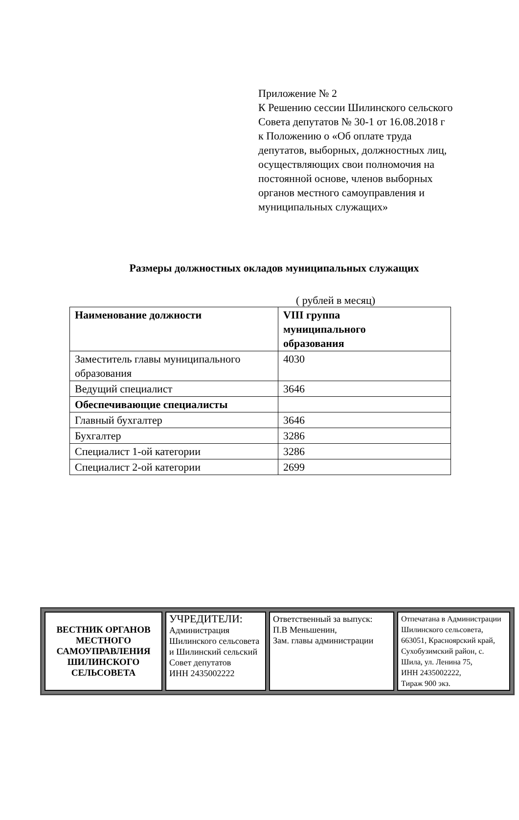Приложение № 2
К Решению сессии Шилинского сельского
Совета депутатов № 30-1 от 16.08.2018 г
к Положению о «Об оплате труда
депутатов, выборных, должностных лиц,
осуществляющих свои полномочия на
постоянной основе, членов выборных
органов местного самоуправления и
муниципальных служащих»
Размеры должностных окладов муниципальных служащих
( рублей в месяц)
| Наименование должности | VIII группа муниципального образования |
| Заместитель главы муниципального образования | 4030 |
| Ведущий специалист | 3646 |
| Обеспечивающие специалисты | |
| Главный бухгалтер | 3646 |
| Бухгалтер | 3286 |
| Специалист 1-ой категории | 3286 |
| Специалист 2-ой категории | 2699 |
| ВЕСТНИК ОРГАНОВ МЕСТНОГО САМОУПРАВЛЕНИЯ ШИЛИНСКОГО СЕЛЬСОВЕТА | УЧРЕДИТЕЛИ: Администрация Шилинского сельсовета и Шилинский сельский Совет депутатов ИНН 2435002222 | Ответственный за выпуск: П.В Меньшенин, Зам. главы администрации | Отпечатана в Администрации Шилинского сельсовета, 663051, Красноярский край, Сухобузимский район, с. Шила, ул. Ленина 75, ИНН 2435002222, Тираж 900 экз. |